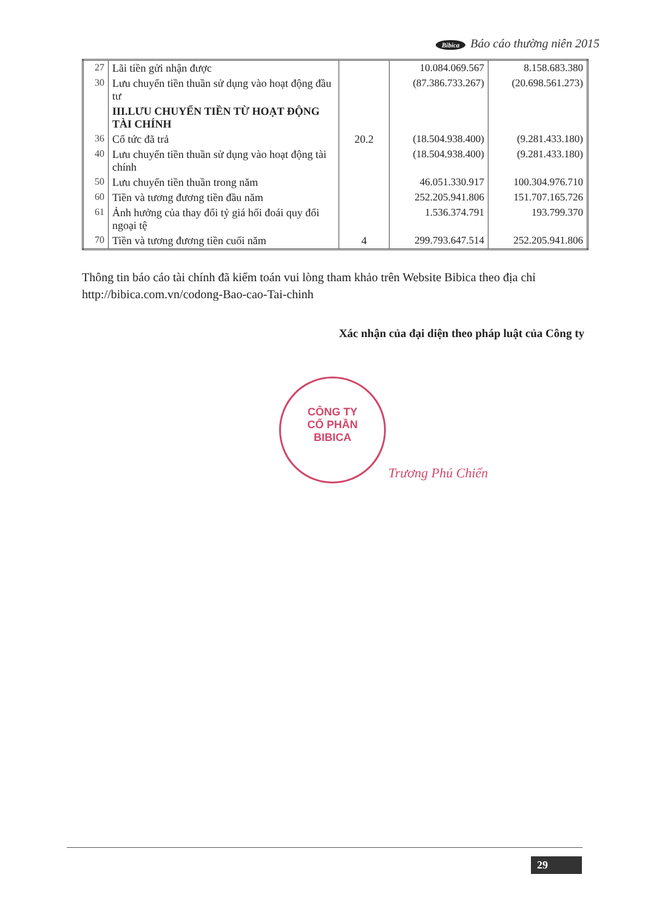Bibica Báo cáo thường niên 2015
| 27 | Lãi tiền gửi nhận được | | 10.084.069.567 | 8.158.683.380 |
| 30 | Lưu chuyển tiền thuần sử dụng vào hoạt động đầu tư | | (87.386.733.267) | (20.698.561.273) |
| | III.LƯU CHUYỂN TIỀN TỪ HOẠT ĐỘNG TÀI CHÍNH | | | |
| 36 | Cổ tức đã trả | 20.2 | (18.504.938.400) | (9.281.433.180) |
| 40 | Lưu chuyển tiền thuần sử dụng vào hoạt động tài chính | | (18.504.938.400) | (9.281.433.180) |
| 50 | Lưu chuyển tiền thuần trong năm | | 46.051.330.917 | 100.304.976.710 |
| 60 | Tiền và tương đương tiền đầu năm | | 252.205.941.806 | 151.707.165.726 |
| 61 | Ảnh hưởng của thay đổi tỷ giá hối đoái quy đổi ngoại tệ | | 1.536.374.791 | 193.799.370 |
| 70 | Tiền và tương đương tiền cuối năm | 4 | 299.793.647.514 | 252.205.941.806 |
Thông tin báo cáo tài chính đã kiểm toán vui lòng tham khảo trên Website Bibica theo địa chỉ http://bibica.com.vn/codong-Bao-cao-Tai-chinh
Xác nhận của đại diện theo pháp luật của Công ty
CÔNG TY
CỔ PHẦN
BIBICA
Trương Phú Chiến
29